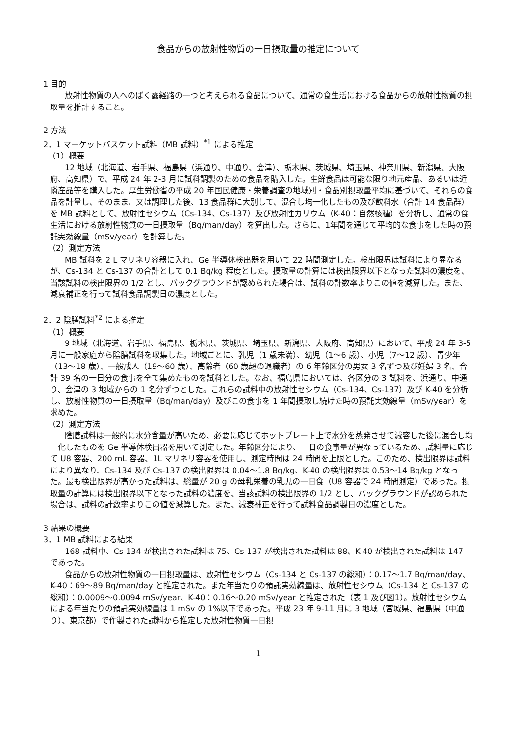食品からの放射性物質の一日摂取量の推定について
1 目的
放射性物質の人へのばく露経路の一つと考えられる食品について、通常の食生活における食品からの放射性物質の摂取量を推計すること。
2 方法
2．1 マーケットバスケット試料（MB 試料）<sup>*1</sup> による推定
（1）概要
12 地域（北海道、岩手県、福島県（浜通り、中通り、会津）、栃木県、茨城県、埼玉県、神奈川県、新潟県、大阪府、高知県）で、平成 24 年 2-3 月に試料調製のための食品を購入した。生鮮食品は可能な限り地元産品、あるいは近隣産品等を購入した。厚生労働省の平成 20 年国民健康・栄養調査の地域別・食品別摂取量平均に基づいて、それらの食品を計量し、そのまま、又は調理した後、13 食品群に大別して、混合し均一化したもの及び飲料水（合計 14 食品群）を MB 試料として、放射性セシウム（Cs-134、Cs-137）及び放射性カリウム（K-40：自然核種）を分析し、通常の食生活における放射性物質の一日摂取量（Bq/man/day）を算出した。さらに、1年間を通じて平均的な食事をした時の預託実効線量（mSv/year）を計算した。
（2）測定方法
MB 試料を 2 L マリネリ容器に入れ、Ge 半導体検出器を用いて 22 時間測定した。検出限界は試料により異なるが、Cs-134 と Cs-137 の合計として 0.1 Bq/kg 程度とした。摂取量の計算には検出限界以下となった試料の濃度を、当該試料の検出限界の 1/2 とし、バックグラウンドが認められた場合は、試料の計数率よりこの値を減算した。また、減衰補正を行って試料食品調製日の濃度とした。
2．2 陰膳試料<sup>*2</sup> による推定
（1）概要
9 地域（北海道、岩手県、福島県、栃木県、茨城県、埼玉県、新潟県、大阪府、高知県）において、平成 24 年 3-5 月に一般家庭から陰膳試料を収集した。地域ごとに、乳児（1 歳未満）、幼児（1～6 歳）、小児（7～12 歳）、青少年（13～18 歳）、一般成人（19～60 歳）、高齢者（60 歳超の退職者）の 6 年齢区分の男女 3 名ずつ及び妊婦 3 名、合計 39 名の一日分の食事を全て集めたものを試料とした。なお、福島県においては、各区分の 3 試料を、浜通り、中通り、会津の 3 地域からの 1 名分ずつとした。これらの試料中の放射性セシウム（Cs-134、Cs-137）及び K-40 を分析し、放射性物質の一日摂取量（Bq/man/day）及びこの食事を 1 年間摂取し続けた時の預託実効線量（mSv/year）を求めた。
（2）測定方法
陰膳試料は一般的に水分含量が高いため、必要に応じてホットプレート上で水分を蒸発させて減容した後に混合し均一化したものを Ge 半導体検出器を用いて測定した。年齢区分により、一日の食事量が異なっているため、試料量に応じて U8 容器、200 mL 容器、1L マリネリ容器を使用し、測定時間は 24 時間を上限とした。このため、検出限界は試料により異なり、Cs-134 及び Cs-137 の検出限界は 0.04～1.8 Bq/kg、K-40 の検出限界は 0.53～14 Bq/kg となった。最も検出限界が高かった試料は、総量が 20 g の母乳栄養の乳児の一日食（U8 容器で 24 時間測定）であった。摂取量の計算には検出限界以下となった試料の濃度を、当該試料の検出限界の 1/2 とし、バックグラウンドが認められた場合は、試料の計数率よりこの値を減算した。また、減衰補正を行って試料食品調製日の濃度とした。
3 結果の概要
3．1 MB 試料による結果
168 試料中、Cs-134 が検出された試料は 75、Cs-137 が検出された試料は 88、K-40 が検出された試料は 147 であった。
食品からの放射性物質の一日摂取量は、放射性セシウム（Cs-134 と Cs-137 の総和）：0.17～1.7 Bq/man/day、K-40：69～89 Bq/man/day と推定された。また年当たりの預託実効線量は、放射性セシウム（Cs-134 と Cs-137 の総和）：0.0009～0.0094 mSv/year、K-40：0.16～0.20 mSv/year と推定された（表 1 及び図1）。放射性セシウムによる年当たりの預託実効線量は 1 mSv の 1%以下であった。平成 23 年 9-11 月に 3 地域（宮城県、福島県（中通り）、東京都）で作製された試料から推定した放射性物質一日摂
1